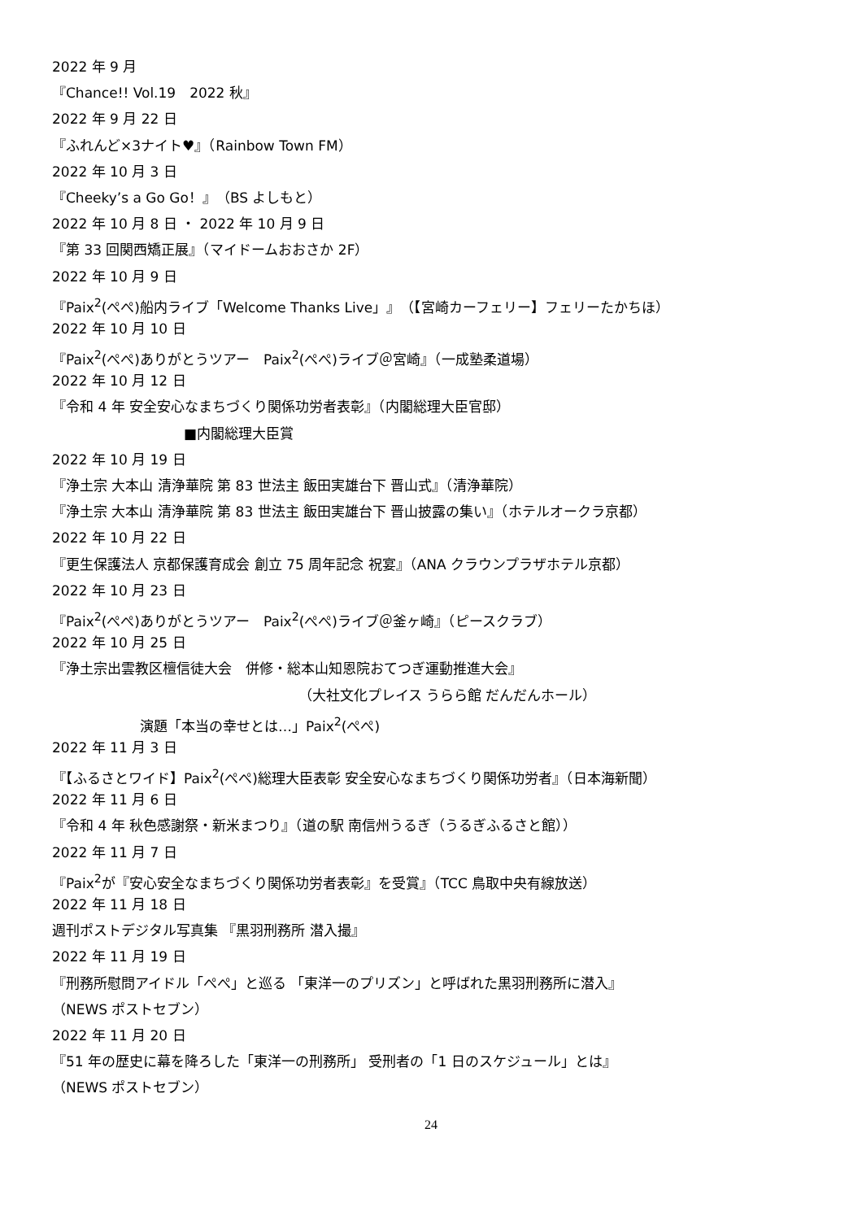2022 年 9 月
『Chance!! Vol.19　2022 秋』
2022 年 9 月 22 日
『ふれんど×3ナイト♥』（Rainbow Town FM）
2022 年 10 月 3 日
『Cheeky’s a Go Go！』（BS よしもと）
2022 年 10 月 8 日 ・ 2022 年 10 月 9 日
『第 33 回関西矯正展』（マイドームおおさか 2F）
2022 年 10 月 9 日
『Paix<sup>2</sup>(ぺぺ)船内ライブ「Welcome Thanks Live」』（【宮崎カーフェリー】フェリーたかちほ）
2022 年 10 月 10 日
『Paix<sup>2</sup>(ぺぺ)ありがとうツアー　Paix<sup>2</sup>(ぺぺ)ライブ＠宮崎』（一成塾柔道場）
2022 年 10 月 12 日
『令和 4 年 安全安心なまちづくり関係功労者表彰』（内閣総理大臣官邸）
■内閣総理大臣賞
2022 年 10 月 19 日
『浄土宗 大本山 清浄華院 第 83 世法主 飯田実雄台下 晋山式』（清浄華院）
『浄土宗 大本山 清浄華院 第 83 世法主 飯田実雄台下 晋山披露の集い』（ホテルオークラ京都）
2022 年 10 月 22 日
『更生保護法人 京都保護育成会 創立 75 周年記念 祝宴』（ANA クラウンプラザホテル京都）
2022 年 10 月 23 日
『Paix<sup>2</sup>(ぺぺ)ありがとうツアー　Paix<sup>2</sup>(ぺぺ)ライブ＠釜ヶ崎』（ピースクラブ）
2022 年 10 月 25 日
『浄土宗出雲教区檀信徒大会　併修・総本山知恩院おてつぎ運動推進大会』
（大社文化プレイス うらら館 だんだんホール）
演題「本当の幸せとは…」Paix<sup>2</sup>(ぺぺ)
2022 年 11 月 3 日
『【ふるさとワイド】Paix<sup>2</sup>(ぺぺ)総理大臣表彰 安全安心なまちづくり関係功労者』（日本海新聞）
2022 年 11 月 6 日
『令和 4 年 秋色感謝祭・新米まつり』（道の駅 南信州うるぎ（うるぎふるさと館））
2022 年 11 月 7 日
『Paix<sup>2</sup>が『安心安全なまちづくり関係功労者表彰』を受賞』（TCC 鳥取中央有線放送）
2022 年 11 月 18 日
週刊ポストデジタル写真集 『黒羽刑務所 潜入撮』
2022 年 11 月 19 日
『刑務所慰問アイドル「ぺぺ」と巡る 「東洋一のプリズン」と呼ばれた黒羽刑務所に潜入』
（NEWS ポストセブン）
2022 年 11 月 20 日
『51 年の歴史に幕を降ろした「東洋一の刑務所」 受刑者の「1 日のスケジュール」とは』
（NEWS ポストセブン）
24